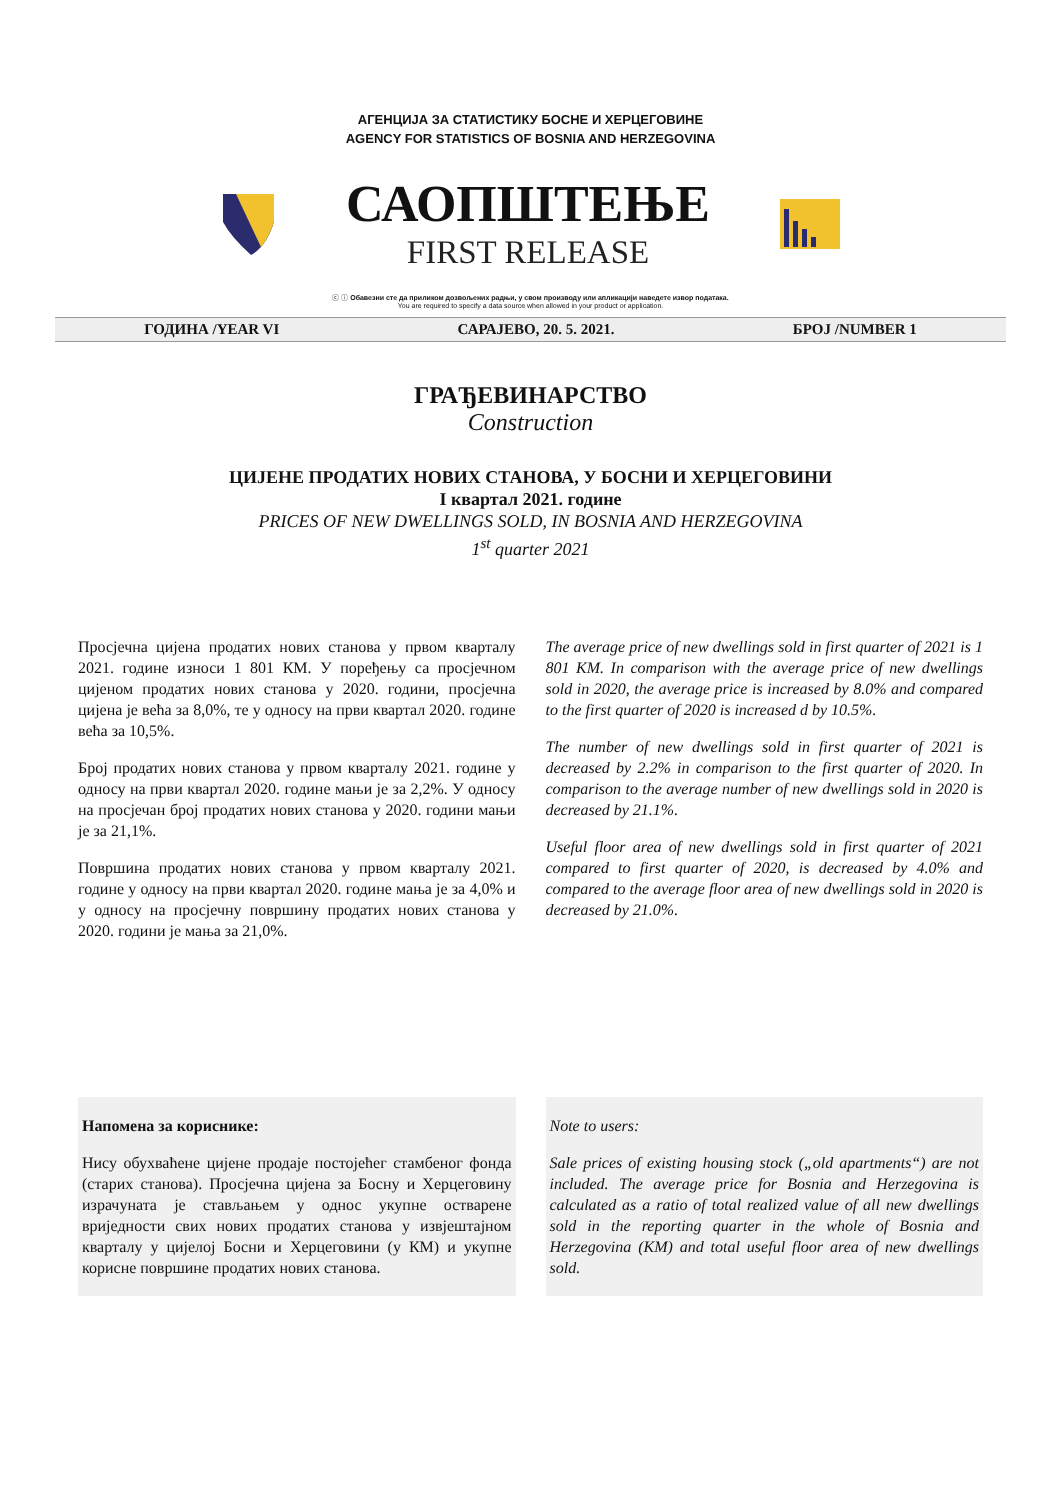АГЕНЦИЈА ЗА СТАТИСТИКУ БОСНЕ И ХЕРЦЕГОВИНЕ
AGENCY FOR STATISTICS OF BOSNIA AND HERZEGOVINA
САОПШТЕЊЕ
FIRST RELEASE
ⓒ ⓘ Обавезни сте да приликом дозвољених радњи, у свом производу или апликацији наведете извор података.
You are required to specify a data source when allowed in your product or application.
ГОДИНА /YEAR VI САРАЈЕВО, 20. 5. 2021. БРОЈ /NUMBER 1
ГРАЂЕВИНАРСТВО
Construction
ЦИЈЕНЕ ПРОДАТИХ НОВИХ СТАНОВА, У БОСНИ И ХЕРЦЕГОВИНИ
I квартал 2021. године
PRICES OF NEW DWELLINGS SOLD, IN BOSNIA AND HERZEGOVINA
1<sup>st</sup> quarter 2021
Просјечна цијена продатих нових станова у првом кварталу 2021. године износи 1 801 КМ. У поређењу са просјечном цијеном продатих нових станова у 2020. години, просјечна цијена је већа за 8,0%, те у односу на први квартал 2020. године већа за 10,5%.
Број продатих нових станова у првом кварталу 2021. године у односу на први квартал 2020. године мањи је за 2,2%. У односу на просјечан број продатих нових станова у 2020. години мањи је за 21,1%.
Површина продатих нових станова у првом кварталу 2021. године у односу на први квартал 2020. године мања је за 4,0% и у односу на просјечну површину продатих нових станова у 2020. години је мања за 21,0%.
The average price of new dwellings sold in first quarter of 2021 is 1 801 KM. In comparison with the average price of new dwellings sold in 2020, the average price is increased by 8.0% and compared to the first quarter of 2020 is increased d by 10.5%.
The number of new dwellings sold in first quarter of 2021 is decreased by 2.2% in comparison to the first quarter of 2020. In comparison to the average number of new dwellings sold in 2020 is decreased by 21.1%.
Useful floor area of new dwellings sold in first quarter of 2021 compared to first quarter of 2020, is decreased by 4.0% and compared to the average floor area of new dwellings sold in 2020 is decreased by 21.0%.
Напомена за кориснике:
Нису обухваћене цијене продаје постојећег стамбеног фонда (старих станова). Просјечна цијена за Босну и Херцеговину израчуната је стављањем у однос укупне остварене вриједности свих нових продатих станова у извјештајном кварталу у цијелој Босни и Херцеговини (у КМ) и укупне корисне површине продатих нових станова.
Note to users:
Sale prices of existing housing stock („old apartments“) are not included. The average price for Bosnia and Herzegovina is calculated as a ratio of total realized value of all new dwellings sold in the reporting quarter in the whole of Bosnia and Herzegovina (KM) and total useful floor area of new dwellings sold.